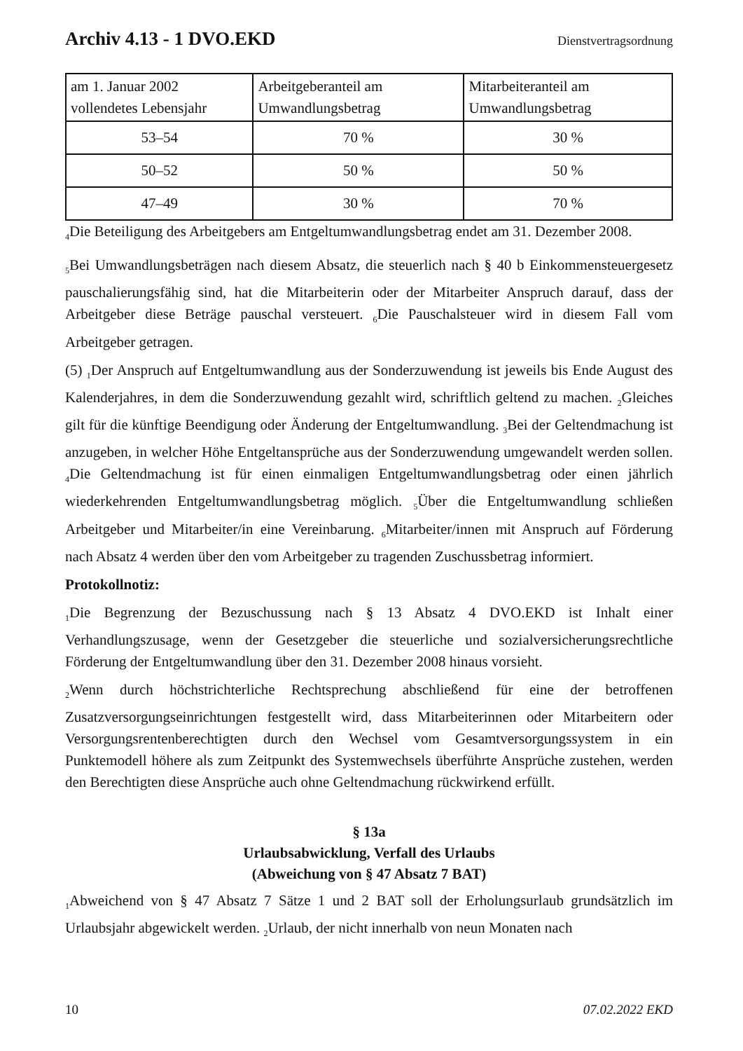Archiv 4.13 - 1 DVO.EKD Dienstvertragsordnung
| am 1. Januar 2002 vollendetes Lebensjahr | Arbeitgeberanteil am Umwandlungsbetrag | Mitarbeiteranteil am Umwandlungsbetrag |
| 53–54 | 70 % | 30 % |
| 50–52 | 50 % | 50 % |
| 47–49 | 30 % | 70 % |
<sub>4</sub>Die Beteiligung des Arbeitgebers am Entgeltumwandlungsbetrag endet am 31. Dezember 2008.
<sub>5</sub>Bei Umwandlungsbeträgen nach diesem Absatz, die steuerlich nach § 40 b Einkommensteuergesetz pauschalierungsfähig sind, hat die Mitarbeiterin oder der Mitarbeiter Anspruch darauf, dass der Arbeitgeber diese Beträge pauschal versteuert. <sub>6</sub>Die Pauschalsteuer wird in diesem Fall vom Arbeitgeber getragen.
(5) <sub>1</sub>Der Anspruch auf Entgeltumwandlung aus der Sonderzuwendung ist jeweils bis Ende August des Kalenderjahres, in dem die Sonderzuwendung gezahlt wird, schriftlich geltend zu machen. <sub>2</sub>Gleiches gilt für die künftige Beendigung oder Änderung der Entgeltumwandlung. <sub>3</sub>Bei der Geltendmachung ist anzugeben, in welcher Höhe Entgeltansprüche aus der Sonderzuwendung umgewandelt werden sollen. <sub>4</sub>Die Geltendmachung ist für einen einmaligen Entgeltumwandlungsbetrag oder einen jährlich wiederkehrenden Entgeltumwandlungsbetrag möglich. <sub>5</sub>Über die Entgeltumwandlung schließen Arbeitgeber und Mitarbeiter/in eine Vereinbarung. <sub>6</sub>Mitarbeiter/innen mit Anspruch auf Förderung nach Absatz 4 werden über den vom Arbeitgeber zu tragenden Zuschussbetrag informiert.
Protokollnotiz:
<sub>1</sub>Die Begrenzung der Bezuschussung nach § 13 Absatz 4 DVO.EKD ist Inhalt einer Verhandlungszusage, wenn der Gesetzgeber die steuerliche und sozialversicherungsrechtliche Förderung der Entgeltumwandlung über den 31. Dezember 2008 hinaus vorsieht.
<sub>2</sub>Wenn durch höchstrichterliche Rechtsprechung abschließend für eine der betroffenen Zusatzversorgungseinrichtungen festgestellt wird, dass Mitarbeiterinnen oder Mitarbeitern oder Versorgungsrentenberechtigten durch den Wechsel vom Gesamtversorgungssystem in ein Punktemodell höhere als zum Zeitpunkt des Systemwechsels überführte Ansprüche zustehen, werden den Berechtigten diese Ansprüche auch ohne Geltendmachung rückwirkend erfüllt.
§ 13a
Urlaubsabwicklung, Verfall des Urlaubs
(Abweichung von § 47 Absatz 7 BAT)
<sub>1</sub>Abweichend von § 47 Absatz 7 Sätze 1 und 2 BAT soll der Erholungsurlaub grundsätzlich im Urlaubsjahr abgewickelt werden. <sub>2</sub>Urlaub, der nicht innerhalb von neun Monaten nach
10 07.02.2022 EKD